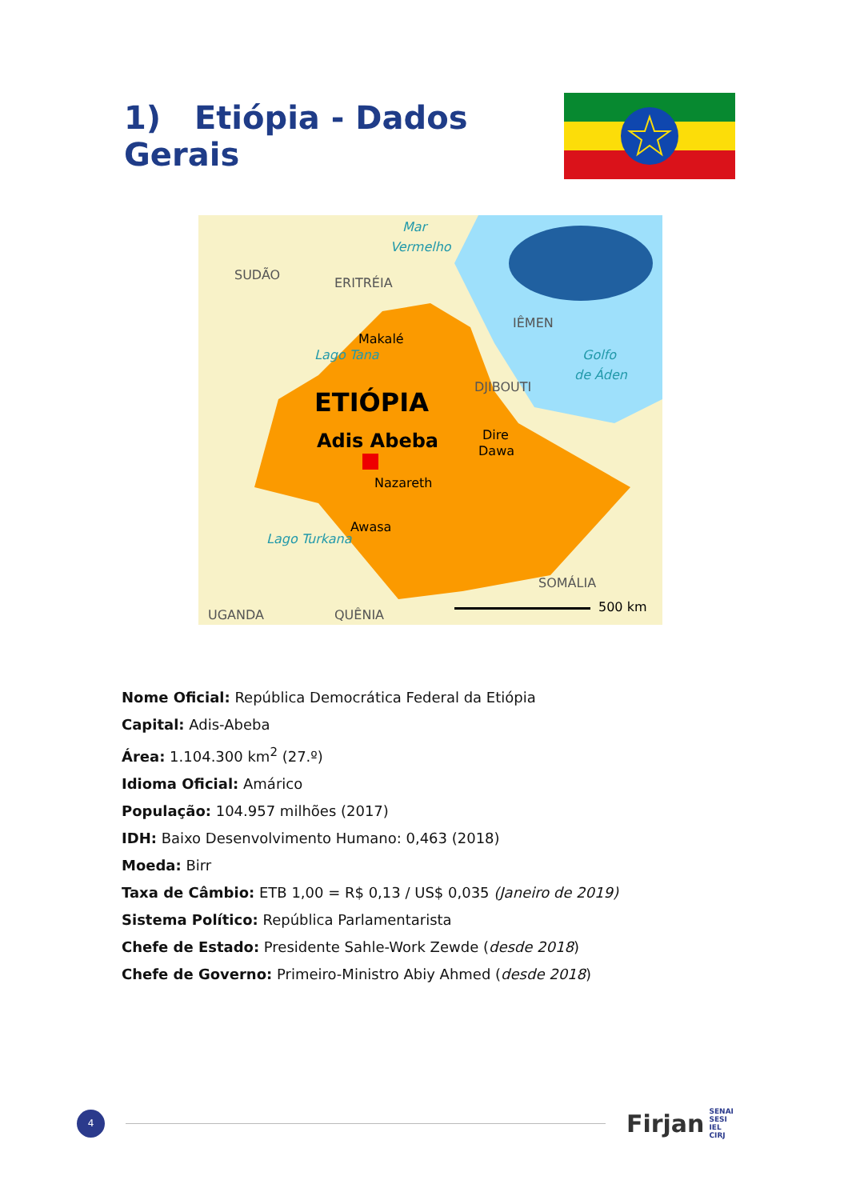1) Etiópia - Dados Gerais
SUDÃO
ERITRÉIA
Mar
Vermelho
Makalé
Lago Tana
IÊMEN
Golfo
de Áden
DJIBOUTI
ETIÓPIA
Adis Abeba
Dire
Dawa
Nazareth
Awasa
Lago Turkana
SOMÁLIA
UGANDA
QUÊNIA
500 km
Nome Oficial: República Democrática Federal da Etiópia
Capital: Adis-Abeba
Área: 1.104.300 km<sup>2</sup> (27.º)
Idioma Oficial: Amárico
População: 104.957 milhões (2017)
IDH: Baixo Desenvolvimento Humano: 0,463 (2018)
Moeda: Birr
Taxa de Câmbio: ETB 1,00 = R$ 0,13 / US$ 0,035 (Janeiro de 2019)
Sistema Político: República Parlamentarista
Chefe de Estado: Presidente Sahle-Work Zewde (desde 2018)
Chefe de Governo: Primeiro-Ministro Abiy Ahmed (desde 2018)
4
Firjan SENAI
SESI
IEL
CIRJ